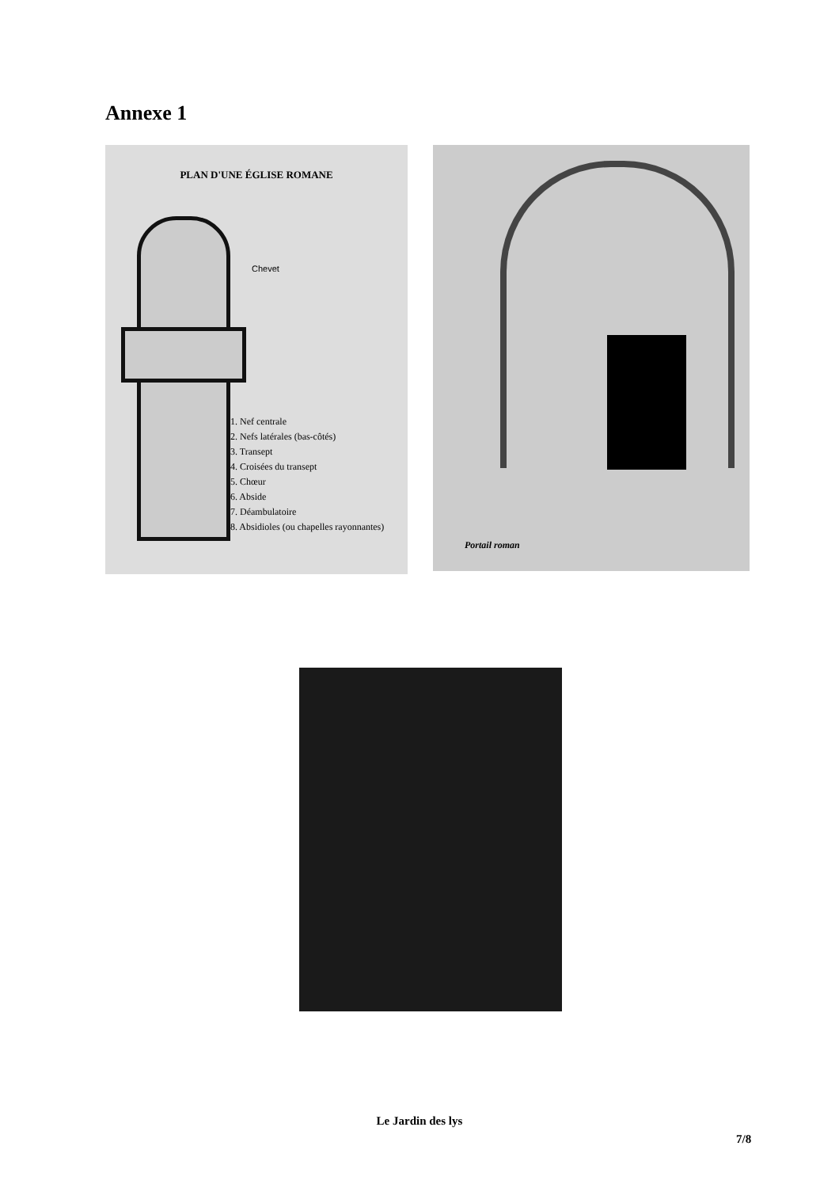Annexe 1
PLAN D'UNE ÉGLISE ROMANE
Chevet
1. Nef centrale
2. Nefs latérales (bas-côtés)
3. Transept
4. Croisées du transept
5. Chœur
6. Abside
7. Déambulatoire
8. Absidioles (ou chapelles rayonnantes)
Portail roman
Le Jardin des lys
7/8